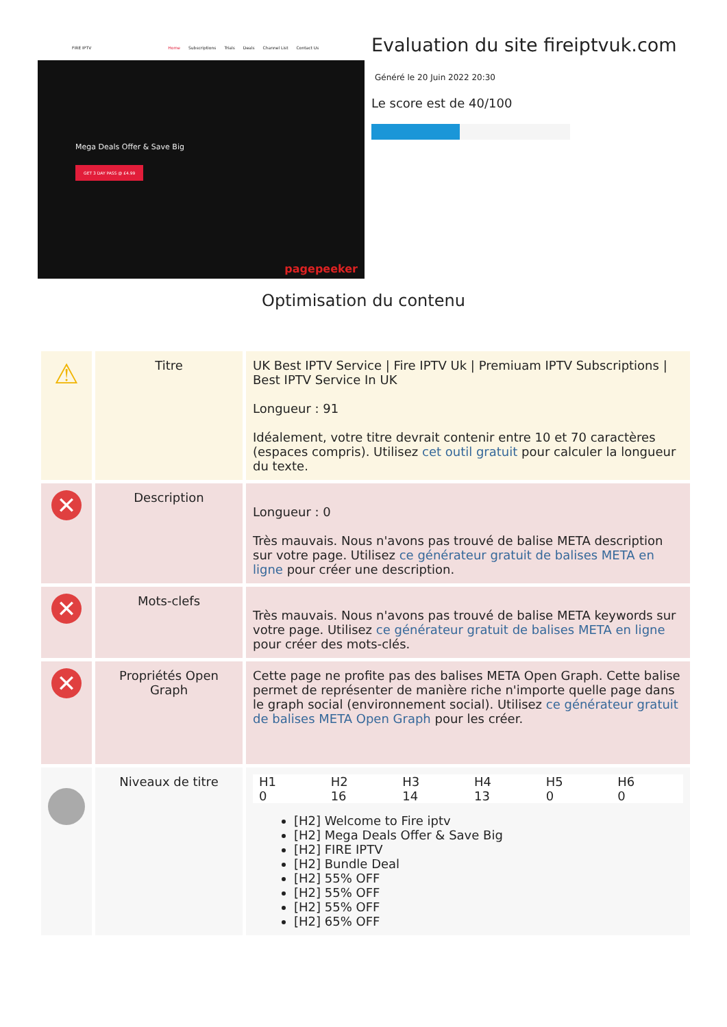FIRE IPTV Home Subscriptions Trials Deals Channel List Contact Us
Mega Deals Offer & Save Big
GET 3 DAY PASS @ £4.99
pagepeeker
Evaluation du site fireiptvuk.com
Généré le 20 Juin 2022 20:30
Le score est de 40/100
Optimisation du contenu
| ⚠ | Titre | UK Best IPTV Service / Fire IPTV Uk / Premiuam IPTV Subscriptions / Best IPTV Service In UK Longueur : 91 Idéalement, votre titre devrait contenir entre 10 et 70 caractères (espaces compris). Utilisez cet outil gratuit pour calculer la longueur du texte. |
| ✕ | Description | Longueur : 0 Très mauvais. Nous n'avons pas trouvé de balise META description sur votre page. Utilisez ce générateur gratuit de balises META en ligne pour créer une description. |
| ✕ | Mots-clefs | Très mauvais. Nous n'avons pas trouvé de balise META keywords sur votre page. Utilisez ce générateur gratuit de balises META en ligne pour créer des mots-clés. |
| ✕ | Propriétés Open Graph | Cette page ne profite pas des balises META Open Graph. Cette balise permet de représenter de manière riche n'importe quelle page dans le graph social (environnement social). Utilisez ce générateur gratuit de balises META Open Graph pour les créer. |
| | Niveaux de titre | / H1 / H2 / H3 / H4 / H5 / H6 / / 0 / 16 / 14 / 13 / 0 / 0 / [H2] Welcome to Fire iptv [H2] Mega Deals Offer & Save Big [H2] FIRE IPTV [H2] Bundle Deal [H2] 55% OFF [H2] 55% OFF [H2] 55% OFF [H2] 65% OFF |